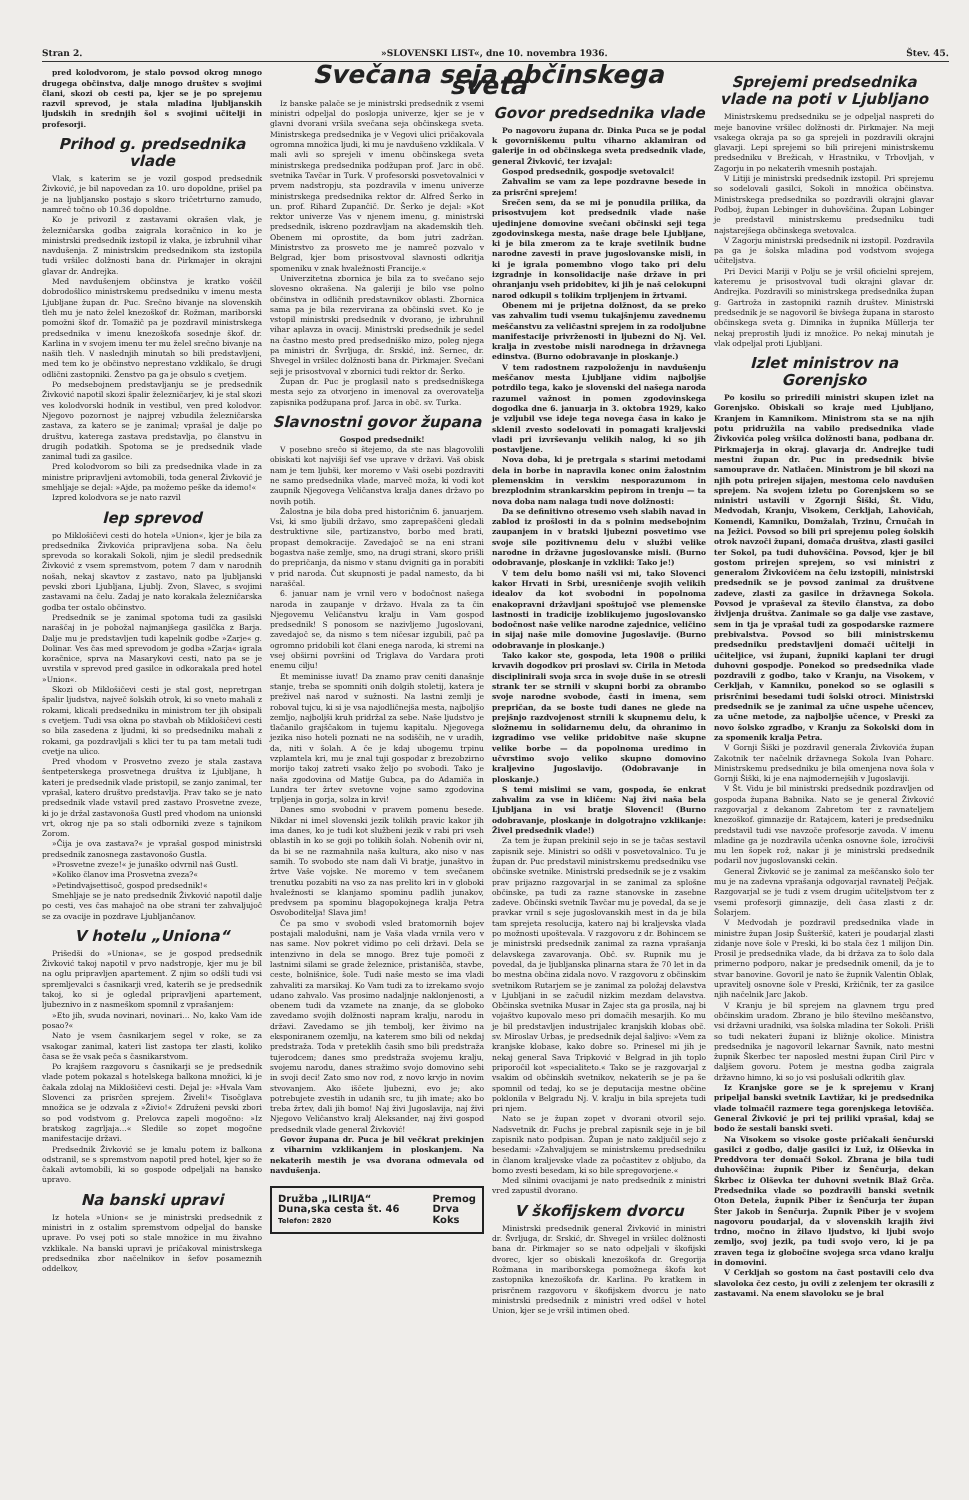Stran 2. »SLOVENSKI LIST«, dne 10. novembra 1936. Štev. 45.
pred kolodvorom, je stalo povsod okrog mnogo drugega občinstva, dalje mnogo društev s svojimi člani, skozi ob cesti pa, kjer se je po sprejemu razvil sprevod, je stala mladina ljubljanskih ljudskih in srednjih šol s svojimi učitelji in profesorji.
Prihod g. predsednika vlade
Vlak, s katerim se je vozil gospod predsednik Živković, je bil napovedan za 10. uro dopoldne, prišel pa je na ljubljansko postajo s skoro tričetrturno zamudo, namreč točno ob 10.36 dopoldne.
Ko je privozil z zastavami okrašen vlak, je železničarska godba zaigrala koračnico in ko je ministrski predsednik izstopil iz vlaka, je izbruhnil vihar navdušenja. Z ministrskim predsednikom sta izstopila tudi vršilec dolžnosti bana dr. Pirkmajer in okrajni glavar dr. Andrejka.
Med navdušenjem občinstva je kratko voščil dobrodošlico ministrskemu predsedniku v imenu mesta Ljubljane župan dr. Puc. Srečno bivanje na slovenskih tleh mu je nato želel knezoškof dr. Rožman, mariborski pomožni škof dr. Tomažič pa je pozdravil ministrskega predsednika v imenu knezoškofa sosednje škof. dr. Karlina in v svojem imenu ter mu želel srečno bivanje na naših tleh. V naslednjih minutah so bili predstavljeni, med tem ko je občinstvo neprestano vzklikalo, še drugi odlični zastopniki. Ženstvo pa ga je obsulo s cvetjem.
Po medsebojnem predstavljanju se je predsednik Živković napotil skozi špalir železničarjev, ki je stal skozi ves kolodvorski hodnik in vestibul, ven pred kolodvor. Njegovo pozornost je najprej vzbudila železničarska zastava, za katero se je zanimal; vprašal je dalje po društvu, katerega zastava predstavlja, po članstvu in drugih podatkih. Spotoma se je predsednik vlade zanimal tudi za gasilce.
Pred kolodvorom so bili za predsednika vlade in za ministre pripravljeni avtomobili, toda general Živković je smehljaje se dejal: »Ajde, pa možemo peške da idemo!«
Izpred kolodvora se je nato razvil
lep sprevod
po Miklošičevi cesti do hotela »Union«, kjer je bila za predsednika Živkovića pripravljena soba. Na čelu sprevoda so korakali Sokoli, njim je sledil predsednik Živković z vsem spremstvom, potem 7 dam v narodnih nošah, nekaj skavtov z zastavo, nato pa ljubljanski pevski zbori Ljubljana, Ljublj. Zvon, Slavec, s svojimi zastavami na čelu. Zadaj je nato korakala železničarska godba ter ostalo občinstvo.
Predsednik se je zanimal spotoma tudi za gasilski naraščaj in je pobožal najmanjšega gasilčka z Barja. Dalje mu je predstavljen tudi kapelnik godbe »Zarje« g. Dolinar. Ves čas med sprevodom je godba »Zarja« igrala koračnice, sprva na Masarykovi cesti, nato pa se je uvrstila v sprevod pred gasilce in odkorakala pred hotel »Union«.
Skozi ob Miklošičevi cesti je stal gost, nepretrgan špalir ljudstva, največ šolskih otrok, ki so vneto mahali z rokami, klicali predsedniku in ministrom ter jih obsipali s cvetjem. Tudi vsa okna po stavbah ob Miklošičevi cesti so bila zasedena z ljudmi, ki so predsedniku mahali z rokami, ga pozdravljali s klici ter tu pa tam metali tudi cvetje na ulico.
Pred vhodom v Prosvetno zvezo je stala zastava šentpeterskega prosvetnega društva iz Ljubljane, h kateri je predsednik vlade pristopil, se zanjo zanimal, ter vprašal, katero društvo predstavlja. Prav tako se je nato predsednik vlade vstavil pred zastavo Prosvetne zveze, ki jo je držal zastavonoša Gustl pred vhodom na unionski vrt, okrog nje pa so stali odborniki zveze s tajnikom Zorom.
»Čija je ova zastava?« je vprašal gospod ministrski predsednik zanosnega zastavonošo Gustla.
»Prosvetne zveze!« je junaško odvrnil naš Gustl.
»Koliko članov ima Prosvetna zveza?«
»Petindvajsettisoč, gospod predsednik!«
Smehljaje se je nato predsednik Živković napotil dalje po cesti, ves čas mahajoč na obe strani ter zahvaljujoč se za ovacije in pozdrave Ljubljančanov.
V hotelu „Uniona“
Prišedši do »Uniona«, se je gospod predsednik Živković takoj napotil v prvo nadstropje, kjer mu je bil na oglu pripravljen apartement. Z njim so odšli tudi vsi spremljevalci s časnikarji vred, katerih se je predsednik takoj, ko si je ogledal pripravljeni apartement, ljubeznivo in z nasmeškom spomnil z vprašanjem:
»Eto jih, svuda novinari, novinari… No, kako Vam ide posao?«
Nato je vsem časnikarjem segel v roke, se za vsakogar zanimal, kateri list zastopa ter zlasti, koliko časa se že vsak peča s časnikarstvom.
Po krajšem razgovoru s časnikarji se je predsednik vlade potem pokazal s hotelskega balkona množici, ki je čakala zdolaj na Miklošičevi cesti. Dejal je: »Hvala Vam Slovenci za prisrčen sprejem. Živeli!« Tisočglava množica se je odzvala z »Živio!« Združeni pevski zbori so pod vodstvom g. Prelovca zapeli mogočno: »Iz bratskog zagrljaja…« Sledile so zopet mogočne manifestacije državi.
Predsednik Živković se je kmalu potem iz balkona odstranil, se s spremstvom napotil pred hotel, kjer so že čakali avtomobili, ki so gospode odpeljali na bansko upravo.
Na banski upravi
Iz hotela »Union« se je ministrski predsednik z ministri in z ostalim spremstvom odpeljal do banske uprave. Po vsej poti so stale množice in mu živahno vzklikale. Na banski upravi je pričakoval ministrskega predsednika zbor načelnikov in šefov posameznih oddelkov,
Svečana seja občinskega sveta
Iz banske palače se je ministrski predsednik z vsemi ministri odpeljal do poslopja univerze, kjer se je v glavni dvorani vršila svečana seja občinskega sveta. Ministrskega predsednika je v Vegovi ulici pričakovala ogromna množica ljudi, ki mu je navdušeno vzklikala. V mali avli so sprejeli v imenu občinskega sveta ministrskega predsednika podžupan prof. Jarc in obč. svetnika Tavčar in Turk. V profesorski posvetovalnici v prvem nadstropju, sta pozdravila v imenu univerze ministrskega predsednika rektor dr. Alfred Šerko in un. prof. Rihard Zupančič. Dr. Šerko je dejal: »Kot rektor univerze Vas v njenem imenu, g. ministrski predsednik, iskreno pozdravljam na akademskih tleh. Obenem mi oprostite, da bom jutri zadržan. Ministrstvo za prosveto me je namreč pozvalo v Belgrad, kjer bom prisostvoval slavnosti odkritja spomeniku v znak hvaležnosti Francije.«
Univerzitetna zbornica je bila za to svečano sejo slovesno okrašena. Na galeriji je bilo vse polno občinstva in odličnih predstavnikov oblasti. Zbornica sama pa je bila rezervirana za občinski svet. Ko je vstopil ministrski predsednik v dvorano, je izbruhnil vihar aplavza in ovacij. Ministrski predsednik je sedel na častno mesto pred predsedniško mizo, poleg njega pa ministri dr. Švrljuga, dr. Srskić, inž. Sernec, dr. Shvegel in vršilec dolžnosti bana dr. Pirkmajer. Svečani seji je prisostvoval v zbornici tudi rektor dr. Šerko.
Župan dr. Puc je proglasil nato s predsedniškega mesta sejo za otvorjeno in imenoval za overovatelja zapisnika podžupana prof. Jarca in obč. sv. Turka.
Slavnostni govor župana
Gospod predsednik!
V posebno srečo si štejemo, da ste nas blagovolili obiskati kot najvišji šef vse uprave v državi. Vaš obisk nam je tem ljubši, ker moremo v Vaši osebi pozdraviti ne samo predsednika vlade, marveč moža, ki vodi kot zaupnik Njegovega Veličanstva kralja danes državo po novih potih.
Žalostna je bila doba pred historičnim 6. januarjem. Vsi, ki smo ljubili državo, smo zaprepaščeni gledali destruktivne sile, partizanstvo, borbo med brati, propast demokracije. Zavedajoč se na eni strani bogastva naše zemlje, smo, na drugi strani, skoro prišli do prepričanja, da nismo v stanu dvigniti ga in porabiti v prid naroda. Čut skupnosti je padal namesto, da bi naraščal.
6. januar nam je vrnil vero v bodočnost našega naroda in zaupanje v državo. Hvala za ta čin Njegovemu Veličanstvu kralju in Vam gospod predsednik! S ponosom se nazivljemo Jugoslovani, zavedajoč se, da nismo s tem ničesar izgubili, pač pa ogromno pridobili kot člani enega naroda, ki stremi na vsej obširni površini od Triglava do Vardara proti enemu cilju!
Et meminisse iuvat! Da znamo prav ceniti današnje stanje, treba se spomniti onih dolgih stoletij, katera je preživel naš narod v sužnosti. Na lastni zemlji je roboval tujcu, ki si je vsa najodličnejša mesta, najboljšo zemljo, najboljši kruh pridržal za sebe. Naše ljudstvo je tlačanilo grajščakom in tujemu kapitalu. Njegovega jezika niso hoteli poznati ne na sodiščih, ne v uradih, da, niti v šolah. A če je kdaj ubogemu trpinu vzplamtela kri, mu je znal tuji gospodar z brezobzirno morijo takoj zatreti vsako željo po svobodi. Tako je naša zgodovina od Matije Gubca, pa do Adamiča in Lundra ter žrtev svetovne vojne samo zgodovina trpljenja in gorja, solza in krvi!
Danes smo svobodni v pravem pomenu besede. Nikdar ni imel slovenski jezik tolikih pravic kakor jih ima danes, ko je tudi kot službeni jezik v rabi pri vseh oblastih in ko se goji po tolikih šolah. Nobenih ovir ni, da bi se ne razmahnila naša kultura, ako niso v nas samih. To svobodo ste nam dali Vi bratje, junaštvo in žrtve Vaše vojske. Ne moremo v tem svečanem trenutku pozabiti na vso za nas prelito kri in v globoki hvaležnosti se klanjamo spominu padlih junakov, predvsem pa spominu blagopokojnega kralja Petra Osvoboditelja! Slava jim!
Če pa smo v svobodi vsled bratomornih bojev postajali malodušni, nam je Vaša vlada vrnila vero v nas same. Nov pokret vidimo po celi državi. Dela se intenzivno in dela se mnogo. Brez tuje pomoči z lastnimi silami se grade železnice, pristanišča, stavbe, ceste, bolnišnice, šole. Tudi naše mesto se ima vladi zahvaliti za marsikaj. Ko Vam tudi za to izrekamo svojo udano zahvalo. Vas prosimo nadaljnje naklonjenosti, a obenem tudi da vzamete na znanje, da se globoko zavedamo svojih dolžnosti napram kralju, narodu in državi. Zavedamo se jih tembolj, ker živimo na eksponiranem ozemlju, na katerem smo bili od nekdaj predstraža. Toda v preteklih časih smo bili predstraža tujerodcem; danes smo predstraža svojemu kralju, svojemu narodu, danes stražimo svojo domovino sebi in svoji deci! Zato smo nov rod, z novo krvjo in novim stvovanjem. Ako iščete ljubezni, evo je; ako potrebujete zvestih in udanih src, tu jih imate; ako bo treba žrtev, dali jih bomo! Naj živi Jugoslavija, naj živi Njegovo Veličanstvo kralj Aleksander, naj živi gospod predsednik vlade general Živković!
Govor župana dr. Puca je bil večkrat prekinjen z viharnim vzklikanjem in ploskanjem. Na nekaterih mestih je vsa dvorana odmevala od navdušenja.
Družba „ILIRIJA“
Duna,ska cesta št. 46
Telefon: 2820
Premog
Drva
Koks
Govor predsednika vlade
Po nagovoru župana dr. Dinka Puca se je podal k govorniškemu pultu viharno aklamiran od galerije in od občinskega sveta predsednik vlade, general Živković, ter izvajal:
Gospod predsednik, gospodje svetovalci!
Zahvalim se vam za lepe pozdravne besede in za prisrčni sprejem!
Srečen sem, da se mi je ponudila prilika, da prisostvujem kot predsednik vlade naše ujedinjene domovine svečani občinski seji tega zgodovinskega mesta, naše drage bele Ljubljane, ki je bila zmerom za te kraje svetilnik budne narodne zavesti in prave jugoslovanske misli, in ki je igrala pomembno vlogo tako pri delu izgradnje in konsolidacije naše države in pri ohranjanju vseh pridobitev, ki jih je naš celokupni narod odkupil s tolikim trpljenjem in žrtvami.
Obenem mi je prijetna dolžnost, da se preko vas zahvalim tudi vsemu tukajšnjemu zavednemu meščanstvu za veličastni sprejem in za rodoljubne manifestacije privrženosti in ljubezni do Nj. Vel. kralja in zvestobe misli narodnega in državnega edinstva. (Burno odobravanje in ploskanje.)
V tem radostnem razpoloženju in navdušenju meščanov mesta Ljubljane vidim najboljše potrdilo tega, kako je slovenski del našega naroda razumel važnost in pomen zgodovinskega dogodka dne 6. januarja in 3. oktobra 1929, kako je vzljubil vse ideje tega novega časa in kako je sklenil zvesto sodelovati in pomagati kraljevski vladi pri izvrševanju velikih nalog, ki so jih postavljene.
Nova doba, ki je pretrgala s starimi metodami dela in borbe in napravila konec onim žalostnim plemenskim in verskim nesporazumom in brezplodnim strankarskim pepirom in trenju — ta nova doba nam nalaga tudi nove dolžnosti:
Da se definitivno otresemo vseh slabih navad in zablod iz prošlosti in da s polnim medsebojnim zaupanjem in v bratski ljubezni posvetimo vse svoje sile pozitivnemu delu v službi velike narodne in državne jugoslovanske misli. (Burno odobravanje, ploskanje in vzkliki: Tako je!)
V tem delu bomo našli vsi mi, tako Slovenci kakor Hrvati in Srbi, uresničenje svojih velikih idealov da kot svobodni in popolnoma enakopravni državljani spoštujoč vse plemenske lastnosti in tradicije izoblikujemo jugoslovansko bodočnost naše velike narodne zajednice, veličino in sijaj naše mile domovine Jugoslavije. (Burno odobravanje in ploskanje.)
Tako kakor ste, gospoda, leta 1908 o priliki krvavih dogodkov pri proslavi sv. Cirila in Metoda disciplinirali svoja srca in svoje duše in se otresli strank ter se strnili v skupni borbi za obrambo svoje narodne svobode, časti in imena, sem prepričan, da se boste tudi danes ne glede na prejšnjo razdvojenost strnili k skupnemu delu, k složnemu in solidarnemu delu, da ohranimo in izgradimo vse velike pridobitve naše skupne velike borbe — da popolnoma uredimo in učvrstimo svojo veliko skupno domovino kraljevino Jugoslavijo. (Odobravanje in ploskanje.)
S temi mislimi se vam, gospoda, še enkrat zahvalim za vse in kličem: Naj živi naša bela Ljubljana in vsi bratje Slovenci! (Burno odobravanje, ploskanje in dolgotrajno vzklikanje: Živel predsednik vlade!)
Za tem je župan prekinil sejo in se je tačas sestavil zapisnik seje. Ministri so odšli v posvetovalnico. Tu je župan dr. Puc predstavil ministrskemu predsedniku vse občinske svetnike. Ministrski predsednik se je z vsakim prav prijazno razgovarjal in se zanimal za splošne občinske, pa tudi za razne stanovske in zasebne zadeve. Občinski svetnik Tavčar mu je povedal, da se je pravkar vrnil s seje jugoslovanskih mest in da je bila tam sprejeta resolucija, katero naj bi kraljevska vlada po možnosti upoštevala. V razgovoru z dr. Bohincem se je ministrski predsednik zanimal za razna vprašanja delavskega zavarovanja. Obč. sv. Rupnik mu je povedal, da je ljubljanska plinarna stara že 70 let in da bo mestna občina zidala novo. V razgovoru z občinskim svetnikom Rutarjem se je zanimal za položaj delavstva v Ljubljani in se začudil nizkim mezdam delavstva. Občinska svetnika Musar in Zajec sta ga prosila, naj bi vojaštvo kupovalo meso pri domačih mesarjih. Ko mu je bil predstavljen industrijalec kranjskih klobas obč. sv. Miroslav Urbas, je predsednik dejal šaljivo: »Vem za kranjske klobase, kako dobre so. Prinesel mi jih je nekaj general Sava Tripković v Belgrad in jih toplo priporočil kot »specialiteto.« Tako se je razgovarjal z vsakim od občinskih svetnikov, nekaterih se je pa še spomnil od tedaj, ko se je deputacija mestne občine poklonila v Belgradu Nj. V. kralju in bila sprejeta tudi pri njem.
Nato se je župan zopet v dvorani otvoril sejo. Nadsvetnik dr. Fuchs je prebral zapisnik seje in je bil zapisnik nato podpisan. Župan je nato zaključil sejo z besedami: »Zahvaljujem se ministrskemu predsedniku in članom kraljevske vlade za počastitev z obljubo, da bomo zvesti besedam, ki so bile spregovorjene.«
Med silnimi ovacijami je nato predsednik z ministri vred zapustil dvorano.
V škofijskem dvorcu
Ministrski predsednik general Živković in ministri dr. Švrljuga, dr. Srskić, dr. Shvegel in vršilec dolžnosti bana dr. Pirkmajer so se nato odpeljali v škofijski dvorec, kjer so obiskali knezoškofa dr. Gregorija Rožmana in mariborskega pomožnega škofa kot zastopnika knezoškofa dr. Karlina. Po kratkem in prisrčnem razgovoru v škofijskem dvorcu je nato ministrski predsednik z ministri vred odšel v hotel Union, kjer se je vršil intimen obed.
Sprejemi predsednika vlade na poti v Ljubljano
Ministrskemu predsedniku se je odpeljal naspreti do meje banovine vršilec dolžnosti dr. Pirkmajer. Na meji vsakega okraja pa so ga sprejeli in pozdravili okrajni glavarji. Lepi sprejemi so bili prirejeni ministrskemu predsedniku v Brežicah, v Hrastniku, v Trbovljah, v Zagorju in po nekaterih vmesnih postajah.
V Litiji je ministrski predsednik izstopil. Pri sprejemu so sodelovali gasilci, Sokoli in množica občinstva. Ministrskega predsednika so pozdravili okrajni glavar Podboj, župan Lebinger in duhovščina. Župan Lobinger je predstavil ministrskemu predsedniku tudi najstarejšega občinskega svetovalca.
V Zagorju ministrski predsednik ni izstopil. Pozdravila pa ga je šolska mladina pod vodstvom svojega učiteljstva.
Pri Devici Mariji v Polju se je vršil oficielni sprejem, kateremu je prisostvoval tudi okrajni glavar dr. Andrejka. Pozdravili so ministrskega predsednika župan g. Gartroža in zastopniki raznih društev. Ministrski predsednik je se nagovoril še bivšega župana in starosto občinskega sveta g. Dimnika in župnika Müllerja ter nekaj preprostih ljudi iz množice. Po nekaj minutah je vlak odpeljal proti Ljubljani.
Izlet ministrov na Gorenjsko
Po kosilu so priredili ministri skupen izlet na Gorenjsko. Obiskali so kraje med Ljubljano, Kranjem in Kamnikom. Ministrom sta se na njih potu pridružila na vabilo predsednika vlade Živkovića poleg vršilca dolžnosti bana, podbana dr. Pirkmajerja in okraj. glavarja dr. Andrejke tudi mestni župan dr. Puc in predsednik bivše samouprave dr. Natlačen. Ministrom je bil skozi na njih potu prirejen sijajen, mestoma celo navdušen sprejem. Na svojem izletu po Gorenjskem so se ministri ustavili v Zgornji Šiški, Št. Vidu, Medvodah, Kranju, Visokem, Cerkljah, Lahovičah, Komendi, Kamniku, Domžalah, Trzinu, Črnučah in na Ježici. Povsod so bili pri sprejemu poleg šolskih otrok navzoči župani, domača društva, zlasti gasilci ter Sokol, pa tudi duhovščina. Povsod, kjer je bil gostom prirejen sprejem, so vsi ministri z generalom Živkovićem na čelu izstopili, ministrski predsednik se je povsod zanimal za društvene zadeve, zlasti za gasilce in državnega Sokola. Povsod je vpraševal za število članstva, za dobo življenja društva. Zanimale so ga dalje vse zastave, sem in tja je vprašal tudi za gospodarske razmere prebivalstva. Povsod so bili ministrskemu predsedniku predstavljeni domači učitelji in učiteljice, vsi župani, župniki kaplani ter drugi duhovni gospodje. Ponekod so predsednika vlade pozdravili z godbo, tako v Kranju, na Visokem, v Cerkljah, v Kamniku, ponekod so se oglasili s prisrčnimi besedami tudi šolski otroci. Ministrski predsednik se je zanimal za učne uspehe učencev, za učne metode, za najboljše učence, v Preski za novo šolsko zgradbo, v Kranju za Sokolski dom in za spomenik kralja Petra.
V Gornji Šiški je pozdravil generala Živkovića župan Zakotnik ter načelnik državnega Sokola Ivan Poharc. Ministrskemu predsedniku je bila omenjena nova šola v Gornji Šiški, ki je ena najmodernejših v Jugoslaviji.
V Št. Vidu je bil ministrski predsednik pozdravljen od gospoda župana Babnika. Nato se je general Živković razgovarjal z dekanom Zabretom ter z ravnateljem knezoškof. gimnazije dr. Ratajcem, kateri je predsedniku predstavil tudi vse navzoče profesorje zavoda. V imenu mladine ga je nozdravila učenka osnovne šole, izročivši mu len šopek rož, nakar ji je ministrski predsednik podaril nov jugoslovanski cekin.
General Živković se je zanimal za meščansko šolo ter mu je na zadevna vprašanja odgovarjal ravnatelj Pečjak. Razgovarjal se je tudi z vsem drugim učiteljstvom ter z vsemi profesorji gimnazije, deli časa zlasti z dr. Šolarjem.
V Medvodah je pozdravil predsednika vlade in ministre župan Josip Šušteršič, kateri je poudarjal zlasti zidanje nove šole v Preski, ki bo stala čez 1 milijon Din. Prosil je predsednika vlade, da bi država za to šolo dala primerno podporo, nakar je predsednik omenil, da je to stvar banovine. Govoril je nato še župnik Valentin Oblak, upravitelj osnovne šole v Preski, Kržičnik, ter za gasilce njih načelnik Jarc Jakob.
V Kranju je bil sprejem na glavnem trgu pred občinskim uradom. Zbrano je bilo številno meščanstvo, vsi državni uradniki, vsa šolska mladina ter Sokoli. Prišli so tudi nekateri župani iz bližnje okolice. Ministra predsednika je nagovoril lekarnar Šavnik, nato mestni župnik Škerbec ter naposled mestni župan Ciril Pirc v daljšem govoru. Potem je mestna godba zaigrala državno himno, ki so jo vsi poslušali odkritih glav.
Iz Kranjske gore se je k sprejemu v Kranj pripeljal banski svetnik Lavtižar, ki je predsednika vlade tolmačil razmere tega gorenjskega letovišča. General Živković je pri tej priliki vprašal, kdaj se bodo že sestali banski sveti.
Na Visokem so visoke goste pričakali šenčurski gasilci z godbo, dalje gasilci iz Luž, iz Olševka in Preddvora ter domači Sokol. Zbrana je bila tudi duhovščina: župnik Piber iz Šenčurja, dekan Škrbec iz Olševka ter duhovni svetnik Blaž Grča. Predsednika vlade so pozdravili banski svetnik Oton Detela, župnik Piber iz Šenčurja ter župan Šter Jakob in Šenčurja. Župnik Piber je v svojem nagovoru poudarjal, da v slovenskih krajih živi trdno, močno in žilavo ljudstvo, ki ljubi svojo zemljo, svoj jezik, pa tudi svojo vero, ki je pa zraven tega iz globočine svojega srca vdano kralju in domovini.
V Cerkljah so gostom na čast postavili celo dva slavoloka čez cesto, ju ovili z zelenjem ter okrasili z zastavami. Na enem slavoloku se je bral